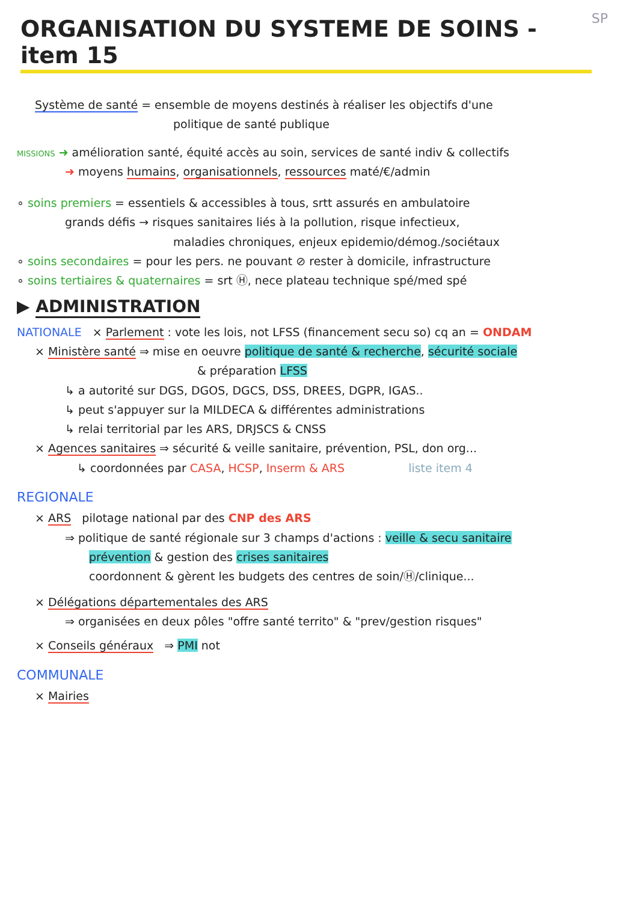ORGANISATION DU SYSTEME DE SOINS - item 15
SP
Système de santé = ensemble de moyens destinés à réaliser les objectifs d'une
politique de santé publique
MISSIONS ➜ amélioration santé, équité accès au soin, services de santé indiv & collectifs
➜ moyens humains, organisationnels, ressources maté/€/admin
∘ soins premiers = essentiels & accessibles à tous, srtt assurés en ambulatoire
grands défis → risques sanitaires liés à la pollution, risque infectieux,
maladies chroniques, enjeux epidemio/démog./sociétaux
∘ soins secondaires = pour les pers. ne pouvant ⊘ rester à domicile, infrastructure
∘ soins tertiaires & quaternaires = srt Ⓗ, nece plateau technique spé/med spé
▶ ADMINISTRATION
NATIONALE × Parlement : vote les lois, not LFSS (financement secu so) cq an = ONDAM
× Ministère santé ⇒ mise en oeuvre politique de santé & recherche, sécurité sociale
& préparation LFSS
↳ a autorité sur DGS, DGOS, DGCS, DSS, DREES, DGPR, IGAS..
↳ peut s'appuyer sur la MILDECA & différentes administrations
↳ relai territorial par les ARS, DRJSCS & CNSS
× Agences sanitaires ⇒ sécurité & veille sanitaire, prévention, PSL, don org...
↳ coordonnées par CASA, HCSP, Inserm & ARS liste item 4
REGIONALE
× ARS pilotage national par des CNP des ARS
⇒ politique de santé régionale sur 3 champs d'actions : veille & secu sanitaire
prévention & gestion des crises sanitaires
coordonnent & gèrent les budgets des centres de soin/Ⓗ/clinique...
× Délégations départementales des ARS
⇒ organisées en deux pôles "offre santé territo" & "prev/gestion risques"
× Conseils généraux ⇒ PMI not
COMMUNALE
× Mairies